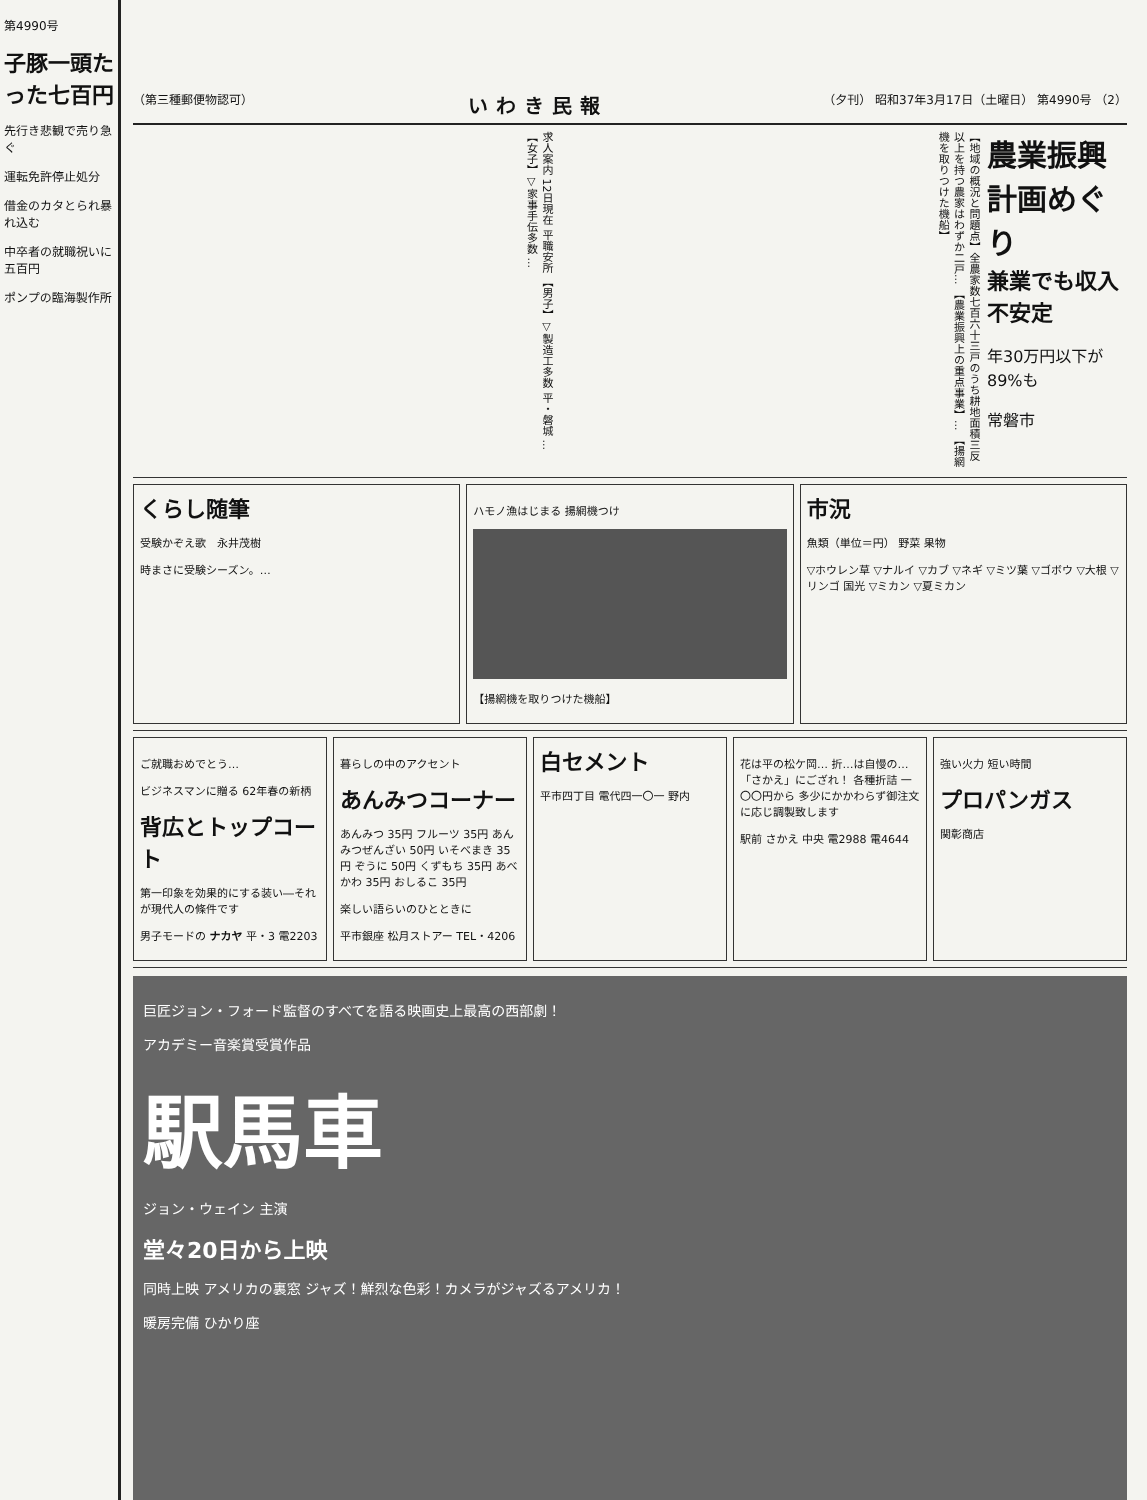第4990号
子豚一頭たった七百円
先行き悲観で売り急ぐ
運転免許停止処分
借金のカタとられ暴れ込む
中卒者の就職祝いに五百円
ポンプの臨海製作所
（第三種郵便物認可） いわき民報 （夕刊） 昭和37年3月17日（土曜日） 第4990号 （2）
求人案内 12日現在 平職安所 【男子】▽製造工多数 平・磐城 ... 【女子】▽家事手伝多数 ...
【地域の概況と問題点】全農家数七百六十三戸のうち耕地面積三反以上を持つ農家はわずか二戸... 【農業振興上の重点事業】... 【揚網機を取りつけた機船】
農業振興計画めぐり
兼業でも収入不安定
年30万円以下が89%も
常磐市
くらし随筆
受験かぞえ歌　永井茂樹
時まさに受験シーズン。…
ハモノ漁はじまる 揚網機つけ
【揚網機を取りつけた機船】
市況
魚類（単位＝円） 野菜 果物
▽ホウレン草 ▽ナルイ ▽カブ ▽ネギ ▽ミツ葉 ▽ゴボウ ▽大根 ▽リンゴ 国光 ▽ミカン ▽夏ミカン
ご就職おめでとう…
ビジネスマンに贈る 62年春の新柄
背広とトップコート
第一印象を効果的にする装い―それが現代人の條件です
男子モードの ナカヤ 平・3 電2203
暮らしの中のアクセント
あんみつコーナー
あんみつ 35円 フルーツ 35円 あんみつぜんざい 50円 いそべまき 35円 ぞうに 50円 くずもち 35円 あべかわ 35円 おしるこ 35円
楽しい語らいのひとときに
平市銀座 松月ストアー TEL・4206
白セメント
平市四丁目 電代四一〇一 野内
花は平の松ケ岡… 折…は自慢の…「さかえ」にござれ！ 各種折詰 一〇〇円から 多少にかかわらず御注文に応じ調製致します
駅前 さかえ 中央 電2988 電4644
強い火力 短い時間
プロパンガス
関彰商店
巨匠ジョン・フォード監督のすべてを語る映画史上最高の西部劇！
アカデミー音楽賞受賞作品
駅馬車
ジョン・ウェイン 主演
堂々20日から上映
同時上映 アメリカの裏窓 ジャズ！鮮烈な色彩！カメラがジャズるアメリカ！
暖房完備 ひかり座